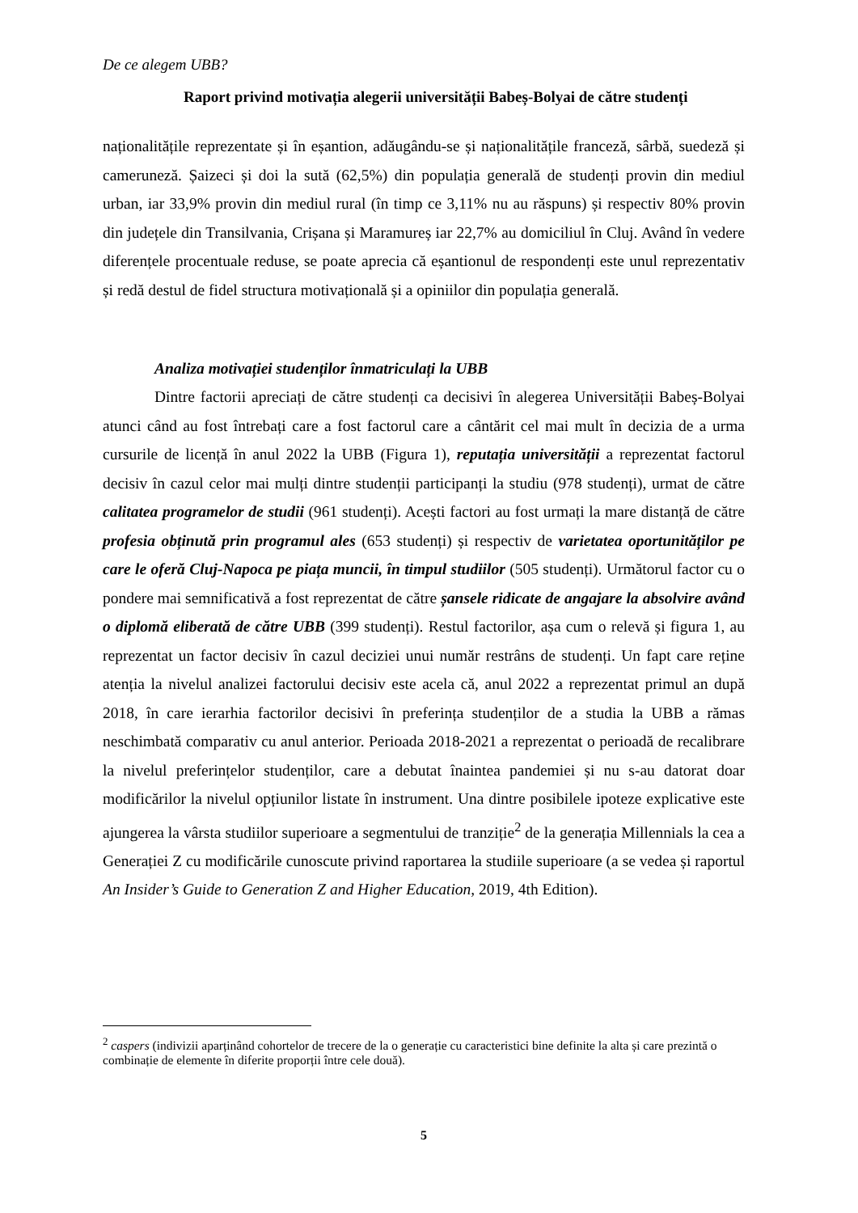De ce alegem UBB?
Raport privind motivația alegerii universității Babeș-Bolyai de către studenți
naționalitățile reprezentate și în eșantion, adăugându-se și naționalitățile franceză, sârbă, suedeză și cameruneză. Șaizeci și doi la sută (62,5%) din populația generală de studenți provin din mediul urban, iar 33,9% provin din mediul rural (în timp ce 3,11% nu au răspuns) și respectiv 80% provin din județele din Transilvania, Crișana și Maramureș iar 22,7% au domiciliul în Cluj. Având în vedere diferențele procentuale reduse, se poate aprecia că eșantionul de respondenți este unul reprezentativ și redă destul de fidel structura motivațională și a opiniilor din populația generală.
Analiza motivației studenților înmatriculați la UBB
Dintre factorii apreciați de către studenți ca decisivi în alegerea Universității Babeș-Bolyai atunci când au fost întrebați care a fost factorul care a cântărit cel mai mult în decizia de a urma cursurile de licență în anul 2022 la UBB (Figura 1), reputația universității a reprezentat factorul decisiv în cazul celor mai mulți dintre studenții participanți la studiu (978 studenți), urmat de către calitatea programelor de studii (961 studenți). Acești factori au fost urmați la mare distanță de către profesia obținută prin programul ales (653 studenți) și respectiv de varietatea oportunităților pe care le oferă Cluj-Napoca pe piața muncii, în timpul studiilor (505 studenți). Următorul factor cu o pondere mai semnificativă a fost reprezentat de către șansele ridicate de angajare la absolvire având o diplomă eliberată de către UBB (399 studenți). Restul factorilor, așa cum o relevă și figura 1, au reprezentat un factor decisiv în cazul deciziei unui număr restrâns de studenți. Un fapt care reține atenția la nivelul analizei factorului decisiv este acela că, anul 2022 a reprezentat primul an după 2018, în care ierarhia factorilor decisivi în preferința studenților de a studia la UBB a rămas neschimbată comparativ cu anul anterior. Perioada 2018-2021 a reprezentat o perioadă de recalibrare la nivelul preferințelor studenților, care a debutat înaintea pandemiei și nu s-au datorat doar modificărilor la nivelul opțiunilor listate în instrument. Una dintre posibilele ipoteze explicative este ajungerea la vârsta studiilor superioare a segmentului de tranziție<sup>2</sup> de la generația Millennials la cea a Generației Z cu modificările cunoscute privind raportarea la studiile superioare (a se vedea și raportul An Insider’s Guide to Generation Z and Higher Education, 2019, 4th Edition).
<sup>2</sup> caspers (indivizii aparținând cohortelor de trecere de la o generație cu caracteristici bine definite la alta și care prezintă o combinație de elemente în diferite proporții între cele două).
5